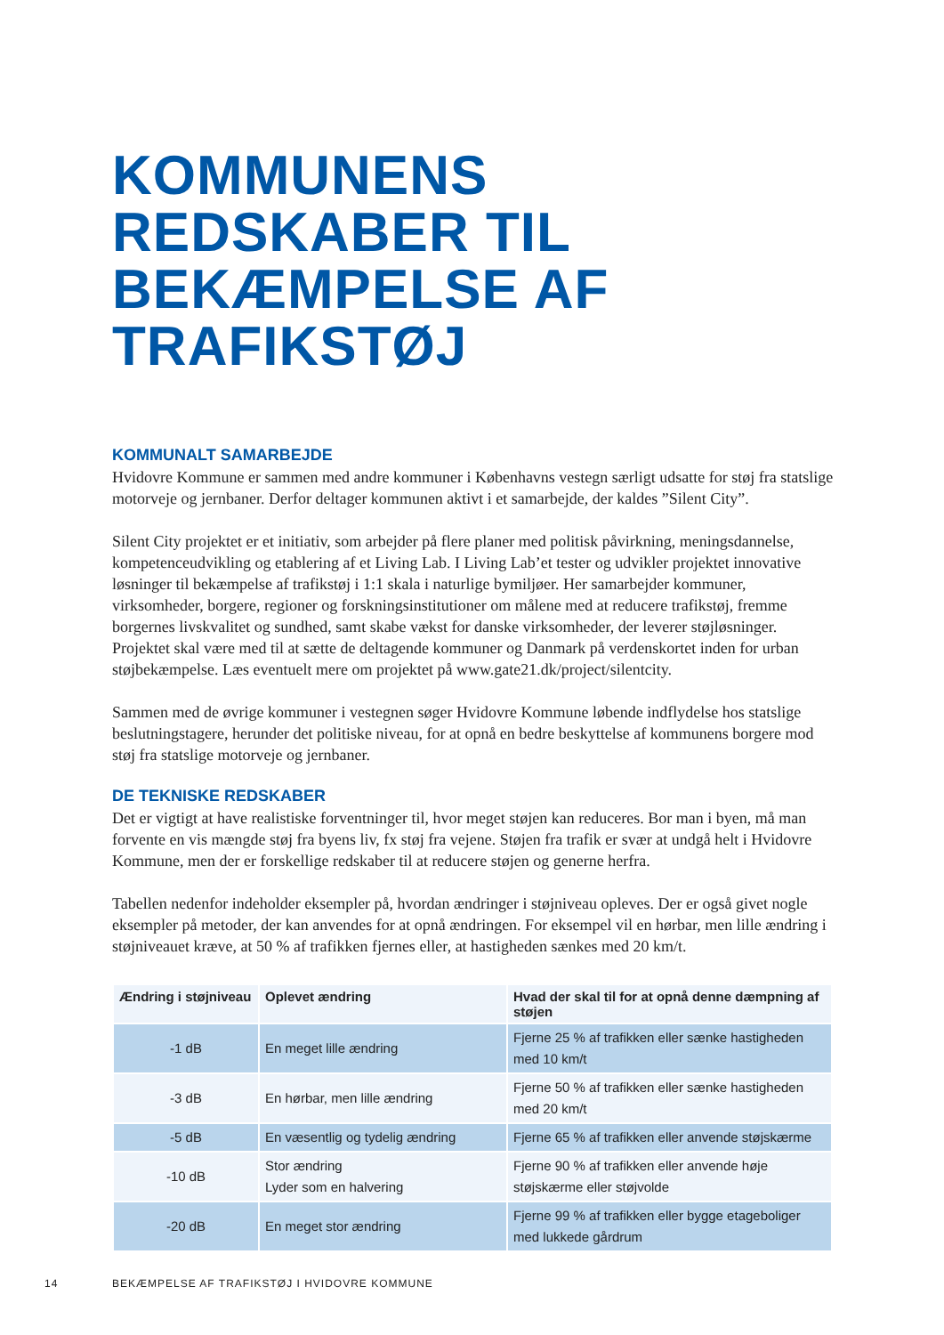KOMMUNENS
REDSKABER TIL
BEKÆMPELSE AF
TRAFIKSTØJ
KOMMUNALT SAMARBEJDE
Hvidovre Kommune er sammen med andre kommuner i Københavns vestegn særligt udsatte for støj fra statslige motorveje og jernbaner. Derfor deltager kommunen aktivt i et samarbejde, der kaldes ”Silent City”.
Silent City projektet er et initiativ, som arbejder på flere planer med politisk påvirkning, meningsdannelse, kompetenceudvikling og etablering af et Living Lab. I Living Lab’et tester og udvikler projektet innovative løsninger til bekæmpelse af trafikstøj i 1:1 skala i naturlige bymiljøer. Her samarbejder kommuner, virksomheder, borgere, regioner og forskningsinstitutioner om målene med at reducere trafikstøj, fremme borgernes livskvalitet og sundhed, samt skabe vækst for danske virksomheder, der leverer støjløsninger. Projektet skal være med til at sætte de deltagende kommuner og Danmark på verdenskortet inden for urban støjbekæmpelse. Læs eventuelt mere om projektet på www.gate21.dk/project/silentcity.
Sammen med de øvrige kommuner i vestegnen søger Hvidovre Kommune løbende indflydelse hos statslige beslutningstagere, herunder det politiske niveau, for at opnå en bedre beskyttelse af kommunens borgere mod støj fra statslige motorveje og jernbaner.
DE TEKNISKE REDSKABER
Det er vigtigt at have realistiske forventninger til, hvor meget støjen kan reduceres. Bor man i byen, må man forvente en vis mængde støj fra byens liv, fx støj fra vejene. Støjen fra trafik er svær at undgå helt i Hvidovre Kommune, men der er forskellige redskaber til at reducere støjen og generne herfra.
Tabellen nedenfor indeholder eksempler på, hvordan ændringer i støjniveau opleves. Der er også givet nogle eksempler på metoder, der kan anvendes for at opnå ændringen. For eksempel vil en hørbar, men lille ændring i støjniveauet kræve, at 50 % af trafikken fjernes eller, at hastigheden sænkes med 20 km/t.
| Ændring i støjniveau | Oplevet ændring | Hvad der skal til for at opnå denne dæmpning af støjen |
| --- | --- | --- |
| -1 dB | En meget lille ændring | Fjerne 25 % af trafikken eller sænke hastigheden med 10 km/t |
| -3 dB | En hørbar, men lille ændring | Fjerne 50 % af trafikken eller sænke hastigheden med 20 km/t |
| -5 dB | En væsentlig og tydelig ændring | Fjerne 65 % af trafikken eller anvende støjskærme |
| -10 dB | Stor ændring Lyder som en halvering | Fjerne 90 % af trafikken eller anvende høje støjskærme eller støjvolde |
| -20 dB | En meget stor ændring | Fjerne 99 % af trafikken eller bygge etageboliger med lukkede gårdrum |
14 BEKÆMPELSE AF TRAFIKSTØJ I HVIDOVRE KOMMUNE